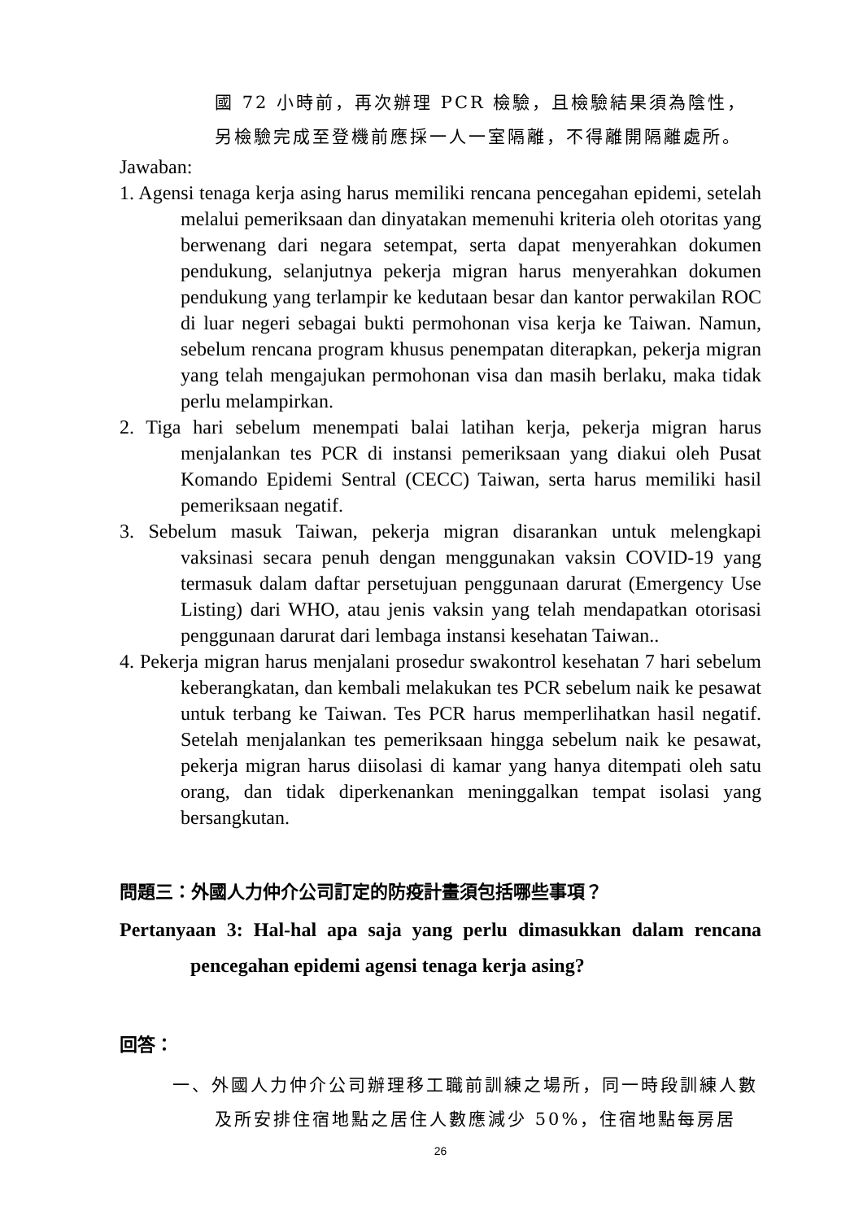國 72 小時前，再次辦理 PCR 檢驗，且檢驗結果須為陰性，另檢驗完成至登機前應採一人一室隔離，不得離開隔離處所。
Jawaban:
1. Agensi tenaga kerja asing harus memiliki rencana pencegahan epidemi, setelah melalui pemeriksaan dan dinyatakan memenuhi kriteria oleh otoritas yang berwenang dari negara setempat, serta dapat menyerahkan dokumen pendukung, selanjutnya pekerja migran harus menyerahkan dokumen pendukung yang terlampir ke kedutaan besar dan kantor perwakilan ROC di luar negeri sebagai bukti permohonan visa kerja ke Taiwan. Namun, sebelum rencana program khusus penempatan diterapkan, pekerja migran yang telah mengajukan permohonan visa dan masih berlaku, maka tidak perlu melampirkan.
2. Tiga hari sebelum menempati balai latihan kerja, pekerja migran harus menjalankan tes PCR di instansi pemeriksaan yang diakui oleh Pusat Komando Epidemi Sentral (CECC) Taiwan, serta harus memiliki hasil pemeriksaan negatif.
3. Sebelum masuk Taiwan, pekerja migran disarankan untuk melengkapi vaksinasi secara penuh dengan menggunakan vaksin COVID-19 yang termasuk dalam daftar persetujuan penggunaan darurat (Emergency Use Listing) dari WHO, atau jenis vaksin yang telah mendapatkan otorisasi penggunaan darurat dari lembaga instansi kesehatan Taiwan..
4. Pekerja migran harus menjalani prosedur swakontrol kesehatan 7 hari sebelum keberangkatan, dan kembali melakukan tes PCR sebelum naik ke pesawat untuk terbang ke Taiwan. Tes PCR harus memperlihatkan hasil negatif. Setelah menjalankan tes pemeriksaan hingga sebelum naik ke pesawat, pekerja migran harus diisolasi di kamar yang hanya ditempati oleh satu orang, dan tidak diperkenankan meninggalkan tempat isolasi yang bersangkutan.
問題三：外國人力仲介公司訂定的防疫計畫須包括哪些事項？
Pertanyaan 3: Hal-hal apa saja yang perlu dimasukkan dalam rencana pencegahan epidemi agensi tenaga kerja asing?
回答：
一、外國人力仲介公司辦理移工職前訓練之場所，同一時段訓練人數及所安排住宿地點之居住人數應減少 50%，住宿地點每房居
26